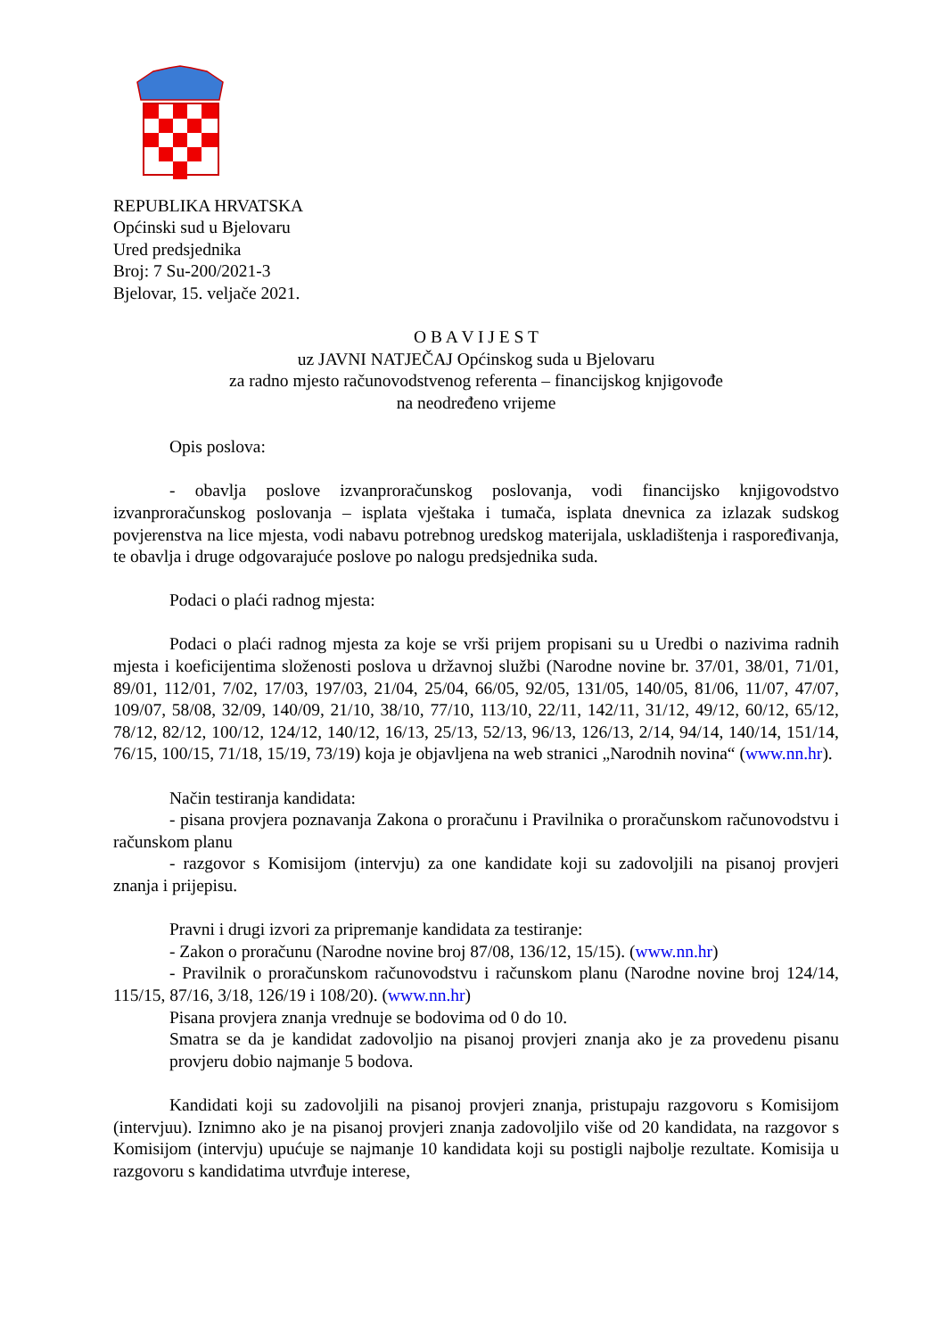REPUBLIKA HRVATSKA
Općinski sud u Bjelovaru
Ured predsjednika
Broj: 7 Su-200/2021-3
Bjelovar, 15. veljače 2021.
O B A V I J E S T
uz JAVNI NATJEČAJ Općinskog suda u Bjelovaru
za radno mjesto računovodstvenog referenta – financijskog knjigovođe
na neodređeno vrijeme
Opis poslova:
- obavlja poslove izvanproračunskog poslovanja, vodi financijsko knjigovodstvo izvanproračunskog poslovanja – isplata vještaka i tumača, isplata dnevnica za izlazak sudskog povjerenstva na lice mjesta, vodi nabavu potrebnog uredskog materijala, uskladištenja i raspoređivanja, te obavlja i druge odgovarajuće poslove po nalogu predsjednika suda.
Podaci o plaći radnog mjesta:
Podaci o plaći radnog mjesta za koje se vrši prijem propisani su u Uredbi o nazivima radnih mjesta i koeficijentima složenosti poslova u državnoj službi (Narodne novine br. 37/01, 38/01, 71/01, 89/01, 112/01, 7/02, 17/03, 197/03, 21/04, 25/04, 66/05, 92/05, 131/05, 140/05, 81/06, 11/07, 47/07, 109/07, 58/08, 32/09, 140/09, 21/10, 38/10, 77/10, 113/10, 22/11, 142/11, 31/12, 49/12, 60/12, 65/12, 78/12, 82/12, 100/12, 124/12, 140/12, 16/13, 25/13, 52/13, 96/13, 126/13, 2/14, 94/14, 140/14, 151/14, 76/15, 100/15, 71/18, 15/19, 73/19) koja je objavljena na web stranici „Narodnih novina“ (www.nn.hr).
Način testiranja kandidata:
- pisana provjera poznavanja Zakona o proračunu i Pravilnika o proračunskom računovodstvu i računskom planu
- razgovor s Komisijom (intervju) za one kandidate koji su zadovoljili na pisanoj provjeri znanja i prijepisu.
Pravni i drugi izvori za pripremanje kandidata za testiranje:
- Zakon o proračunu (Narodne novine broj 87/08, 136/12, 15/15). (www.nn.hr)
- Pravilnik o proračunskom računovodstvu i računskom planu (Narodne novine broj 124/14, 115/15, 87/16, 3/18, 126/19 i 108/20). (www.nn.hr)
Pisana provjera znanja vrednuje se bodovima od 0 do 10.
Smatra se da je kandidat zadovoljio na pisanoj provjeri znanja ako je za provedenu pisanu provjeru dobio najmanje 5 bodova.
Kandidati koji su zadovoljili na pisanoj provjeri znanja, pristupaju razgovoru s Komisijom (intervjuu). Iznimno ako je na pisanoj provjeri znanja zadovoljilo više od 20 kandidata, na razgovor s Komisijom (intervju) upućuje se najmanje 10 kandidata koji su postigli najbolje rezultate. Komisija u razgovoru s kandidatima utvrđuje interese,